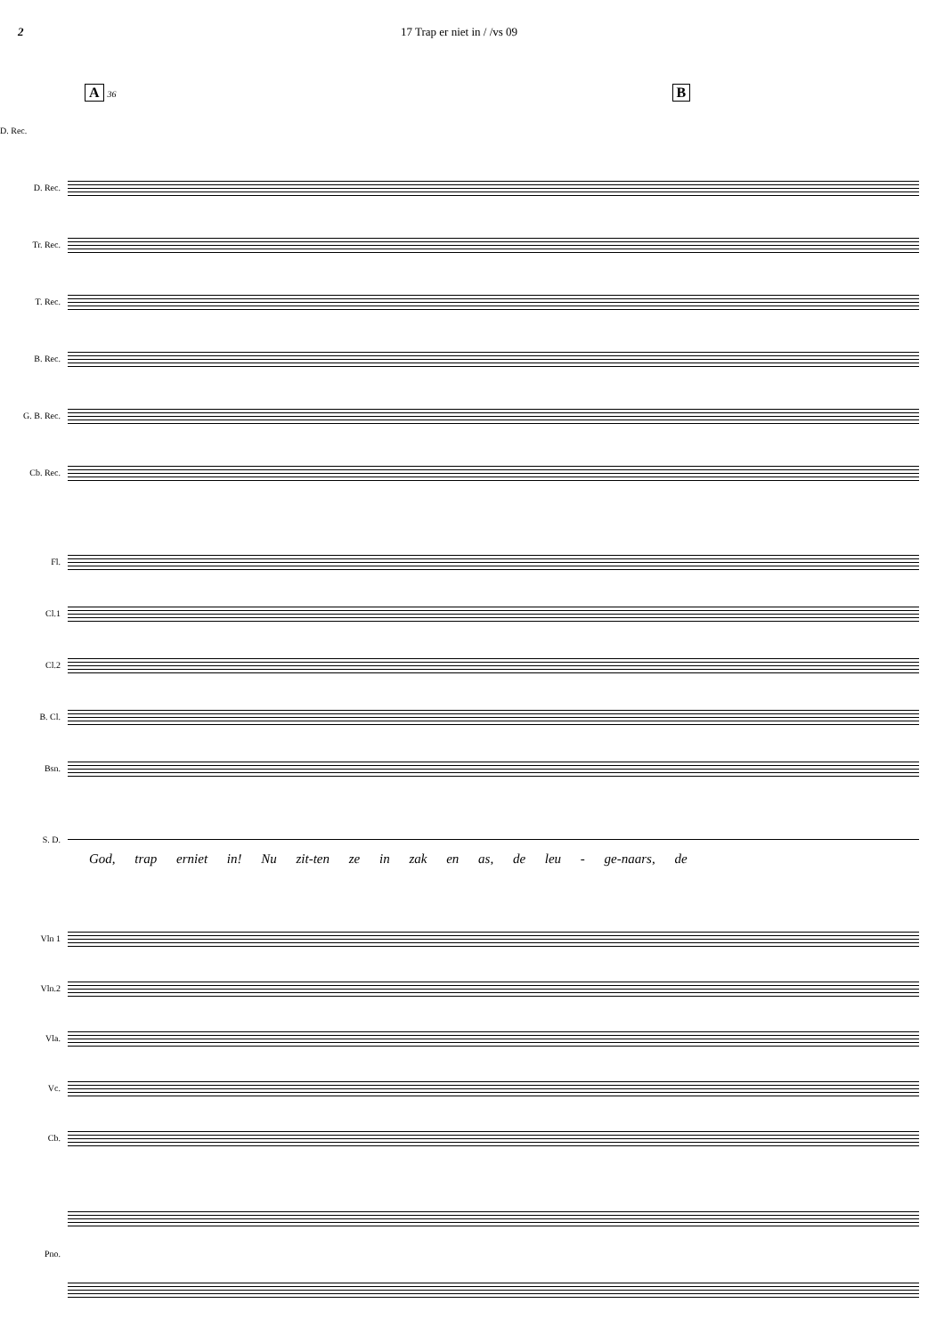2 17 Trap er niet in / /vs 09
A 36 B
D. Rec.
D. Rec.
Tr. Rec.
T. Rec.
B. Rec.
G. B. Rec.
Cb. Rec.
Fl.
Cl.1
Cl.2
B. Cl.
Bsn.
S. D.
God, trap erniet in! Nu zit-ten ze in zak en as, de leu - ge-naars, de
Vln 1
Vln.2
Vla.
Vc.
Cb.
Pno.